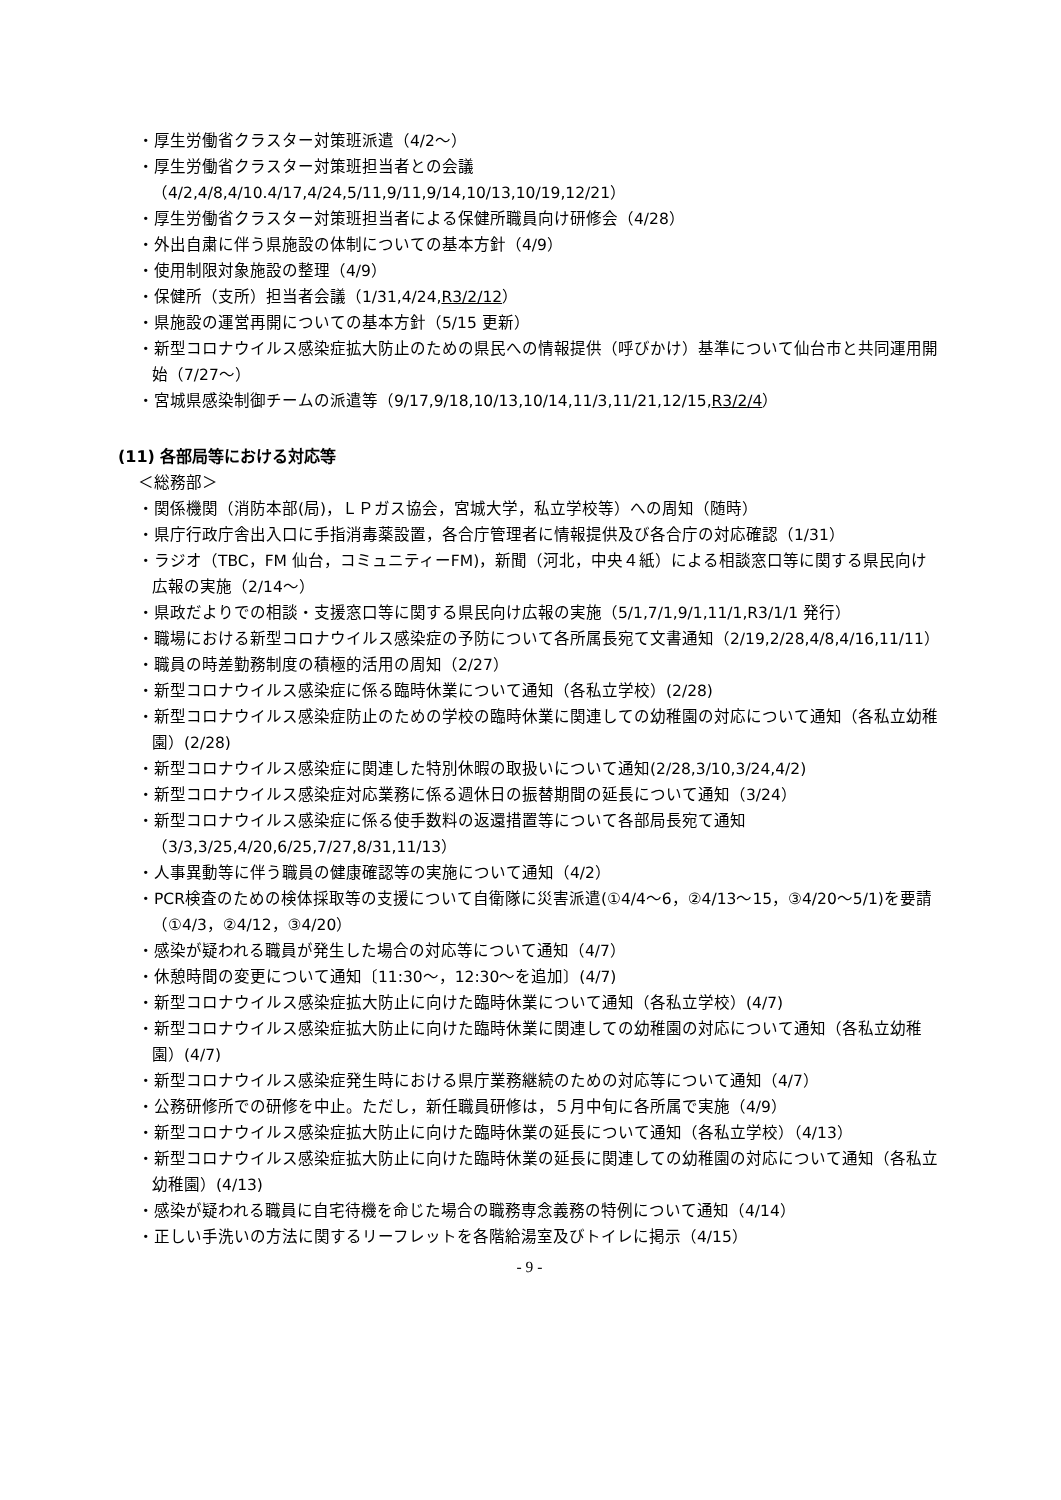・厚生労働省クラスター対策班派遣（4/2～）
・厚生労働省クラスター対策班担当者との会議（4/2,4/8,4/10.4/17,4/24,5/11,9/11,9/14,10/13,10/19,12/21）
・厚生労働省クラスター対策班担当者による保健所職員向け研修会（4/28）
・外出自粛に伴う県施設の体制についての基本方針（4/9）
・使用制限対象施設の整理（4/9）
・保健所（支所）担当者会議（1/31,4/24,R3/2/12）
・県施設の運営再開についての基本方針（5/15 更新）
・新型コロナウイルス感染症拡大防止のための県民への情報提供（呼びかけ）基準について仙台市と共同運用開始（7/27～）
・宮城県感染制御チームの派遣等（9/17,9/18,10/13,10/14,11/3,11/21,12/15,R3/2/4）
(11) 各部局等における対応等
＜総務部＞
・関係機関（消防本部(局)，ＬＰガス協会，宮城大学，私立学校等）への周知（随時）
・県庁行政庁舎出入口に手指消毒薬設置，各合庁管理者に情報提供及び各合庁の対応確認（1/31）
・ラジオ（TBC，FM 仙台，コミュニティーFM)，新聞（河北，中央４紙）による相談窓口等に関する県民向け広報の実施（2/14～）
・県政だよりでの相談・支援窓口等に関する県民向け広報の実施（5/1,7/1,9/1,11/1,R3/1/1 発行）
・職場における新型コロナウイルス感染症の予防について各所属長宛て文書通知（2/19,2/28,4/8,4/16,11/11）
・職員の時差勤務制度の積極的活用の周知（2/27）
・新型コロナウイルス感染症に係る臨時休業について通知（各私立学校）(2/28)
・新型コロナウイルス感染症防止のための学校の臨時休業に関連しての幼稚園の対応について通知（各私立幼稚園）(2/28)
・新型コロナウイルス感染症に関連した特別休暇の取扱いについて通知(2/28,3/10,3/24,4/2)
・新型コロナウイルス感染症対応業務に係る週休日の振替期間の延長について通知（3/24）
・新型コロナウイルス感染症に係る使手数料の返還措置等について各部局長宛て通知（3/3,3/25,4/20,6/25,7/27,8/31,11/13）
・人事異動等に伴う職員の健康確認等の実施について通知（4/2）
・PCR検査のための検体採取等の支援について自衛隊に災害派遣(①4/4～6，②4/13～15，③4/20～5/1)を要請（①4/3，②4/12，③4/20）
・感染が疑われる職員が発生した場合の対応等について通知（4/7）
・休憩時間の変更について通知〔11:30～，12:30～を追加〕(4/7)
・新型コロナウイルス感染症拡大防止に向けた臨時休業について通知（各私立学校）(4/7)
・新型コロナウイルス感染症拡大防止に向けた臨時休業に関連しての幼稚園の対応について通知（各私立幼稚園）(4/7)
・新型コロナウイルス感染症発生時における県庁業務継続のための対応等について通知（4/7）
・公務研修所での研修を中止。ただし，新任職員研修は，５月中旬に各所属で実施（4/9）
・新型コロナウイルス感染症拡大防止に向けた臨時休業の延長について通知（各私立学校）（4/13）
・新型コロナウイルス感染症拡大防止に向けた臨時休業の延長に関連しての幼稚園の対応について通知（各私立幼稚園）(4/13)
・感染が疑われる職員に自宅待機を命じた場合の職務専念義務の特例について通知（4/14）
・正しい手洗いの方法に関するリーフレットを各階給湯室及びトイレに掲示（4/15）
- 9 -